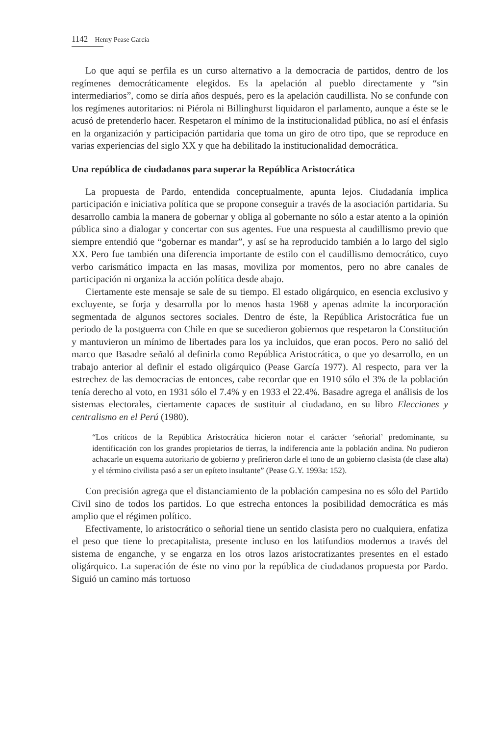1142 Henry Pease García
Lo que aquí se perfila es un curso alternativo a la democracia de partidos, dentro de los regímenes democráticamente elegidos. Es la apelación al pueblo directamente y “sin intermediarios”, como se diría años después, pero es la apelación caudillista. No se confunde con los regímenes autoritarios: ni Piérola ni Billinghurst liquidaron el parlamento, aunque a éste se le acusó de pretenderlo hacer. Respetaron el mínimo de la institucionalidad pública, no así el énfasis en la organización y participación partidaria que toma un giro de otro tipo, que se reproduce en varias experiencias del siglo XX y que ha debilitado la institucionalidad democrática.
Una república de ciudadanos para superar la República Aristocrática
La propuesta de Pardo, entendida conceptualmente, apunta lejos. Ciudadanía implica participación e iniciativa política que se propone conseguir a través de la asociación partidaria. Su desarrollo cambia la manera de gobernar y obliga al gobernante no sólo a estar atento a la opinión pública sino a dialogar y concertar con sus agentes. Fue una respuesta al caudillismo previo que siempre entendió que “gobernar es mandar”, y así se ha reproducido también a lo largo del siglo XX. Pero fue también una diferencia importante de estilo con el caudillismo democrático, cuyo verbo carismático impacta en las masas, moviliza por momentos, pero no abre canales de participación ni organiza la acción política desde abajo.
Ciertamente este mensaje se sale de su tiempo. El estado oligárquico, en esencia exclusivo y excluyente, se forja y desarrolla por lo menos hasta 1968 y apenas admite la incorporación segmentada de algunos sectores sociales. Dentro de éste, la República Aristocrática fue un periodo de la postguerra con Chile en que se sucedieron gobiernos que respetaron la Constitución y mantuvieron un mínimo de libertades para los ya incluidos, que eran pocos. Pero no salió del marco que Basadre señaló al definirla como República Aristocrática, o que yo desarrollo, en un trabajo anterior al definir el estado oligárquico (Pease García 1977). Al respecto, para ver la estrechez de las democracias de entonces, cabe recordar que en 1910 sólo el 3% de la población tenía derecho al voto, en 1931 sólo el 7.4% y en 1933 el 22.4%. Basadre agrega el análisis de los sistemas electorales, ciertamente capaces de sustituir al ciudadano, en su libro Elecciones y centralismo en el Perú (1980).
“Los críticos de la República Aristocrática hicieron notar el carácter ‘señorial’ predominante, su identificación con los grandes propietarios de tierras, la indiferencia ante la población andina. No pudieron achacarle un esquema autoritario de gobierno y prefirieron darle el tono de un gobierno clasista (de clase alta) y el término civilista pasó a ser un epíteto insultante” (Pease G.Y. 1993a: 152).
Con precisión agrega que el distanciamiento de la población campesina no es sólo del Partido Civil sino de todos los partidos. Lo que estrecha entonces la posibilidad democrática es más amplio que el régimen político.
Efectivamente, lo aristocrático o señorial tiene un sentido clasista pero no cualquiera, enfatiza el peso que tiene lo precapitalista, presente incluso en los latifundios modernos a través del sistema de enganche, y se engarza en los otros lazos aristocratizantes presentes en el estado oligárquico. La superación de éste no vino por la república de ciudadanos propuesta por Pardo. Siguió un camino más tortuoso